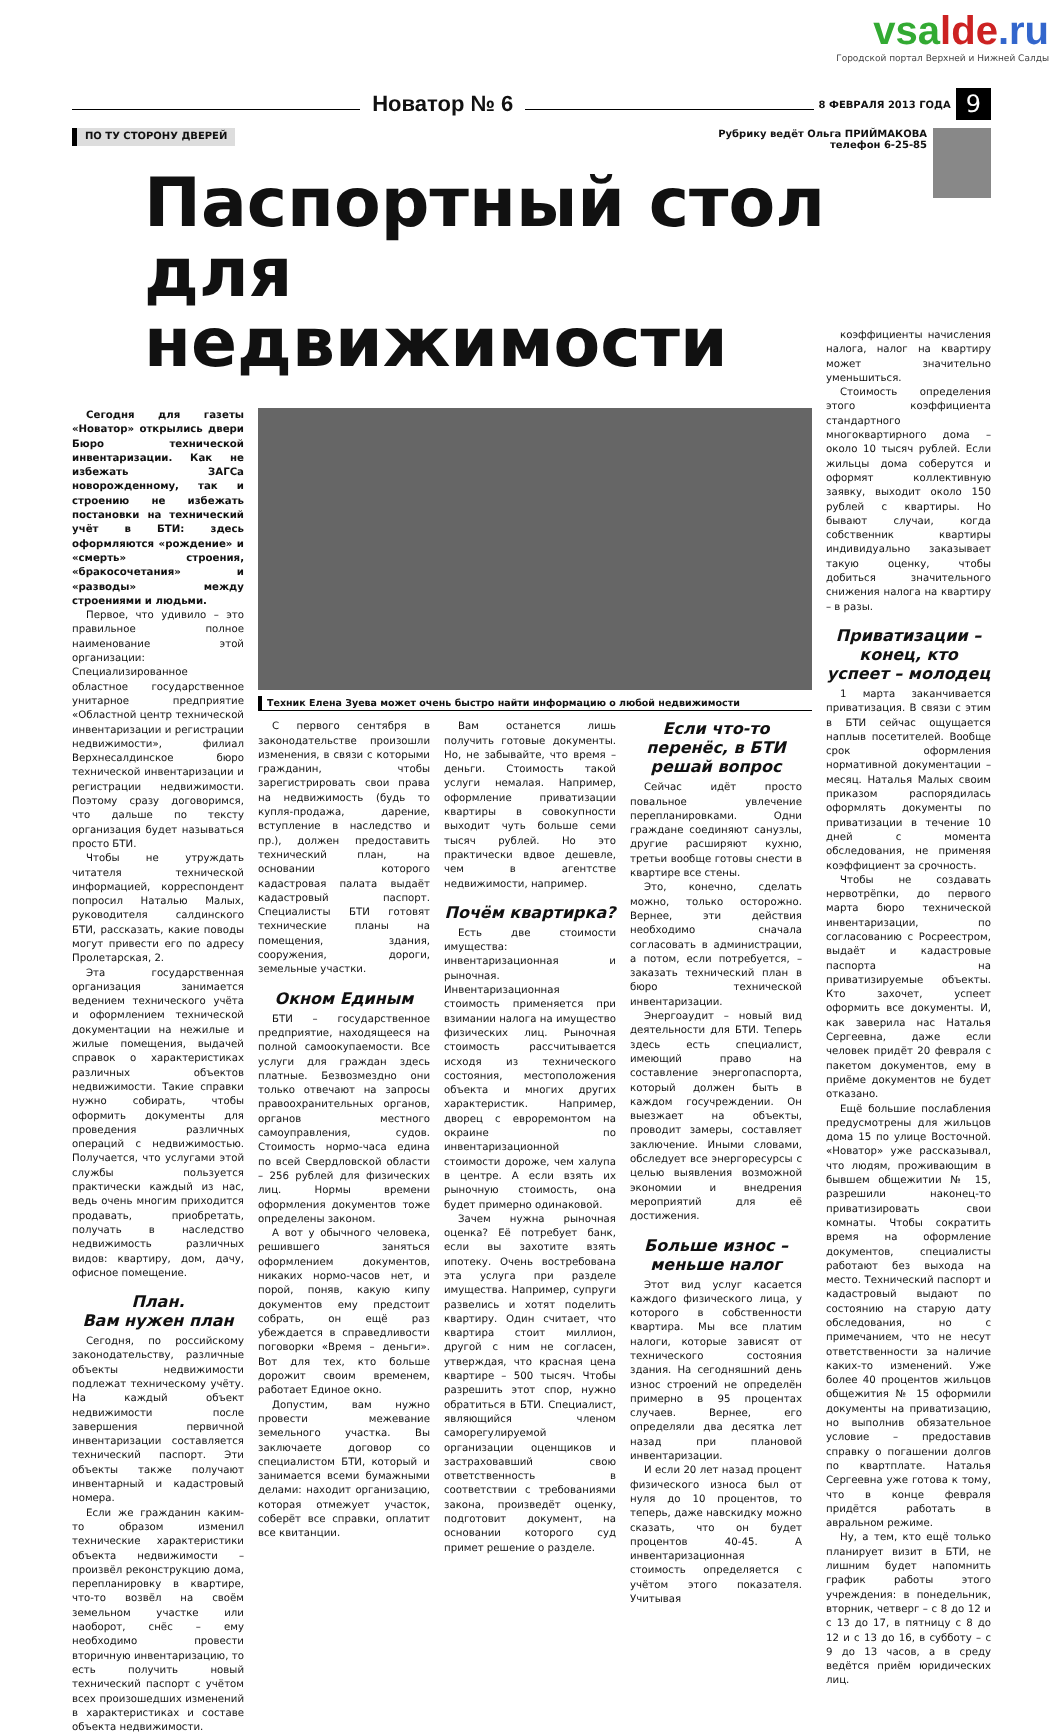vsalde.ru
Городской портал Верхней и Нижней Салды
Новатор № 6
8 ФЕВРАЛЯ 2013 ГОДА
9
ПО ТУ СТОРОНУ ДВЕРЕЙ
Рубрику ведёт Ольга ПРИЙМАКОВА
телефон 6-25-85
Паспортный стол для недвижимости
Сегодня для газеты «Новатор» открылись двери Бюро технической инвентаризации. Как не избежать ЗАГСа новорожденному, так и строению не избежать постановки на технический учёт в БТИ: здесь оформляются «рождение» и «смерть» строения, «бракосочетания» и «разводы» между строениями и людьми.
Первое, что удивило – это правильное полное наименование этой организации: Специализированное областное государственное унитарное предприятие «Областной центр технической инвентаризации и регистрации недвижимости», филиал Верхнесалдинское бюро технической инвентаризации и регистрации недвижимости. Поэтому сразу договоримся, что дальше по тексту организация будет называться просто БТИ.
Чтобы не утруждать читателя технической информацией, корреспондент попросил Наталью Малых, руководителя салдинского БТИ, рассказать, какие поводы могут привести его по адресу Пролетарская, 2.
Эта государственная организация занимается ведением технического учёта и оформлением технической документации на нежилые и жилые помещения, выдачей справок о характеристиках различных объектов недвижимости. Такие справки нужно собирать, чтобы оформить документы для проведения различных операций с недвижимостью. Получается, что услугами этой службы пользуется практически каждый из нас, ведь очень многим приходится продавать, приобретать, получать в наследство недвижимость различных видов: квартиру, дом, дачу, офисное помещение.
План.
Вам нужен план
Сегодня, по российскому законодательству, различные объекты недвижимости подлежат техническому учёту. На каждый объект недвижимости после завершения первичной инвентаризации составляется технический паспорт. Эти объекты также получают инвентарный и кадастровый номера.
Если же гражданин каким-то образом изменил технические характеристики объекта недвижимости – произвёл реконструкцию дома, перепланировку в квартире, что-то возвёл на своём земельном участке или наоборот, снёс – ему необходимо провести вторичную инвентаризацию, то есть получить новый технический паспорт с учётом всех произошедших изменений в характеристиках и составе объекта недвижимости.
Техник Елена Зуева может очень быстро найти информацию о любой недвижимости
С первого сентября в законодательстве произошли изменения, в связи с которыми гражданин, чтобы зарегистрировать свои права на недвижимость (будь то купля-продажа, дарение, вступление в наследство и пр.), должен предоставить технический план, на основании которого кадастровая палата выдаёт кадастровый паспорт. Специалисты БТИ готовят технические планы на помещения, здания, сооружения, дороги, земельные участки.
Окном Единым
БТИ – государственное предприятие, находящееся на полной самоокупаемости. Все услуги для граждан здесь платные. Безвозмездно они только отвечают на запросы правоохранительных органов, органов местного самоуправления, судов. Стоимость нормо-часа едина по всей Свердловской области – 256 рублей для физических лиц. Нормы времени оформления документов тоже определены законом.
А вот у обычного человека, решившего заняться оформлением документов, никаких нормо-часов нет, и порой, поняв, какую кипу документов ему предстоит собрать, он ещё раз убеждается в справедливости поговорки «Время – деньги». Вот для тех, кто больше дорожит своим временем, работает Единое окно.
Допустим, вам нужно провести межевание земельного участка. Вы заключаете договор со специалистом БТИ, который и занимается всеми бумажными делами: находит организацию, которая отмежует участок, соберёт все справки, оплатит все квитанции.
Вам останется лишь получить готовые документы. Но, не забывайте, что время – деньги. Стоимость такой услуги немалая. Например, оформление приватизации квартиры в совокупности выходит чуть больше семи тысяч рублей. Но это практически вдвое дешевле, чем в агентстве недвижимости, например.
Почём квартирка?
Есть две стоимости имущества: инвентаризационная и рыночная. Инвентаризационная стоимость применяется при взимании налога на имущество физических лиц. Рыночная стоимость рассчитывается исходя из технического состояния, местоположения объекта и многих других характеристик. Например, дворец с евроремонтом на окраине по инвентаризационной стоимости дороже, чем халупа в центре. А если взять их рыночную стоимость, она будет примерно одинаковой.
Зачем нужна рыночная оценка? Её потребует банк, если вы захотите взять ипотеку. Очень востребована эта услуга при разделе имущества. Например, супруги развелись и хотят поделить квартиру. Один считает, что квартира стоит миллион, другой с ним не согласен, утверждая, что красная цена квартире – 500 тысяч. Чтобы разрешить этот спор, нужно обратиться в БТИ. Специалист, являющийся членом саморегулируемой организации оценщиков и застраховавший свою ответственность в соответствии с требованиями закона, произведёт оценку, подготовит документ, на основании которого суд примет решение о разделе.
Если что-то перенёс, в БТИ решай вопрос
Сейчас идёт просто повальное увлечение перепланировками. Одни граждане соединяют санузлы, другие расширяют кухню, третьи вообще готовы снести в квартире все стены.
Это, конечно, сделать можно, только осторожно. Вернее, эти действия необходимо сначала согласовать в администрации, а потом, если потребуется, – заказать технический план в бюро технической инвентаризации.
Энергоаудит – новый вид деятельности для БТИ. Теперь здесь есть специалист, имеющий право на составление энергопаспорта, который должен быть в каждом госучреждении. Он выезжает на объекты, проводит замеры, составляет заключение. Иными словами, обследует все энергоресурсы с целью выявления возможной экономии и внедрения мероприятий для её достижения.
Больше износ – меньше налог
Этот вид услуг касается каждого физического лица, у которого в собственности квартира. Мы все платим налоги, которые зависят от технического состояния здания. На сегодняшний день износ строений не определён примерно в 95 процентах случаев. Вернее, его определяли два десятка лет назад при плановой инвентаризации.
И если 20 лет назад процент физического износа был от нуля до 10 процентов, то теперь, даже навскидку можно сказать, что он будет процентов 40-45. А инвентаризационная стоимость определяется с учётом этого показателя. Учитывая
коэффициенты начисления налога, налог на квартиру может значительно уменьшиться.
Стоимость определения этого коэффициента стандартного многоквартирного дома – около 10 тысяч рублей. Если жильцы дома соберутся и оформят коллективную заявку, выходит около 150 рублей с квартиры. Но бывают случаи, когда собственник квартиры индивидуально заказывает такую оценку, чтобы добиться значительного снижения налога на квартиру – в разы.
Приватизации – конец, кто успеет – молодец
1 марта заканчивается приватизация. В связи с этим в БТИ сейчас ощущается наплыв посетителей. Вообще срок оформления нормативной документации – месяц. Наталья Малых своим приказом распорядилась оформлять документы по приватизации в течение 10 дней с момента обследования, не применяя коэффициент за срочность.
Чтобы не создавать нервотрёпки, до первого марта бюро технической инвентаризации, по согласованию с Росреестром, выдаёт и кадастровые паспорта на приватизируемые объекты. Кто захочет, успеет оформить все документы. И, как заверила нас Наталья Сергеевна, даже если человек придёт 20 февраля с пакетом документов, ему в приёме документов не будет отказано.
Ещё большие послабления предусмотрены для жильцов дома 15 по улице Восточной. «Новатор» уже рассказывал, что людям, проживающим в бывшем общежитии № 15, разрешили наконец-то приватизировать свои комнаты. Чтобы сократить время на оформление документов, специалисты работают без выхода на место. Технический паспорт и кадастровый выдают по состоянию на старую дату обследования, но с примечанием, что не несут ответственности за наличие каких-то изменений. Уже более 40 процентов жильцов общежития № 15 оформили документы на приватизацию, но выполнив обязательное условие – предоставив справку о погашении долгов по квартплате. Наталья Сергеевна уже готова к тому, что в конце февраля придётся работать в авральном режиме.
Ну, а тем, кто ещё только планирует визит в БТИ, не лишним будет напомнить график работы этого учреждения: в понедельник, вторник, четверг – с 8 до 12 и с 13 до 17, в пятницу с 8 до 12 и с 13 до 16, в субботу – с 9 до 13 часов, а в среду ведётся приём юридических лиц.